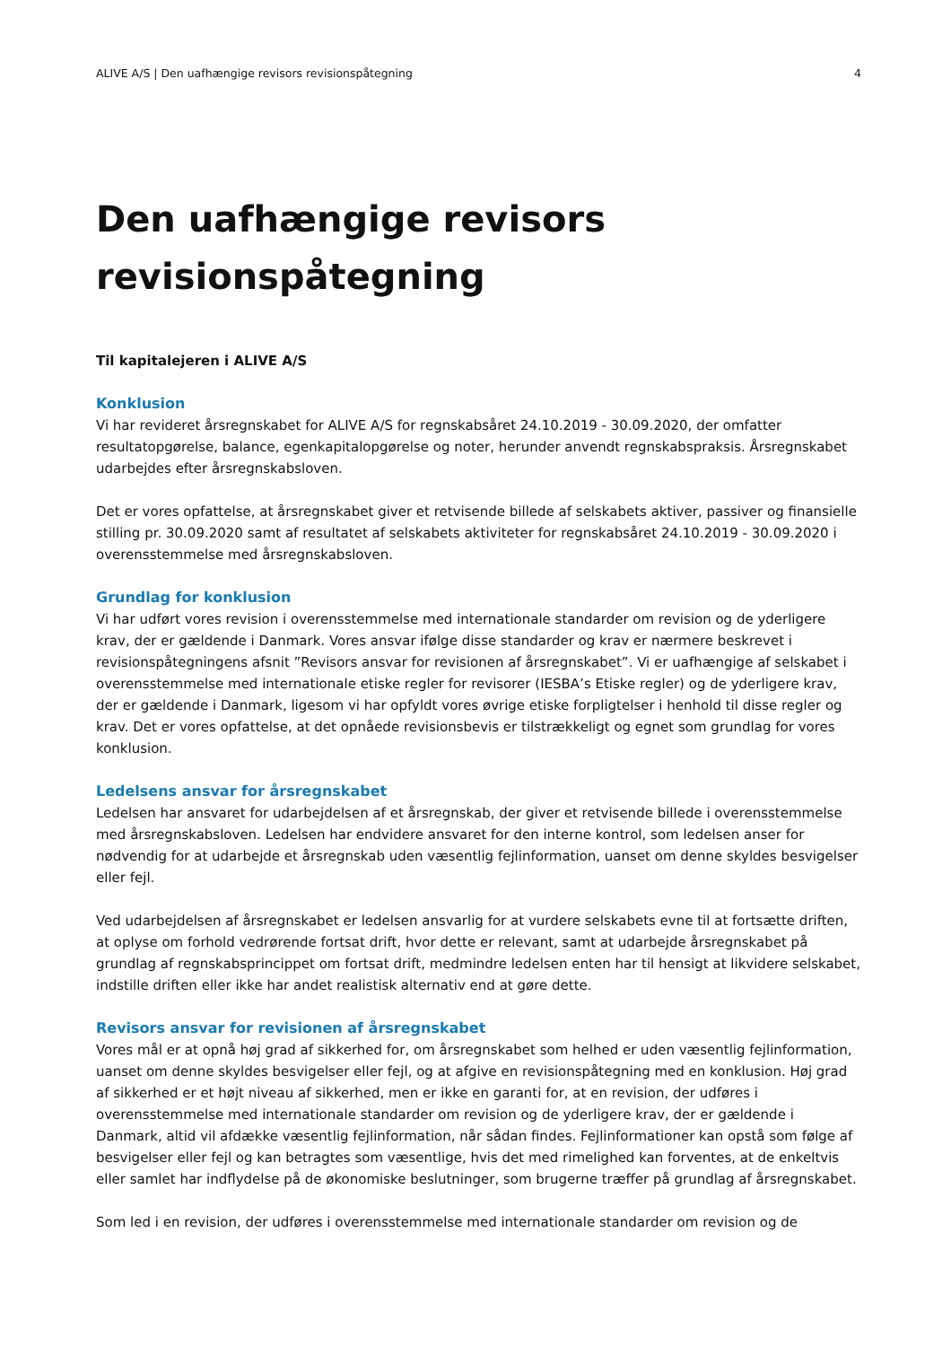ALIVE A/S | Den uafhængige revisors revisionspåtegning 4
Den uafhængige revisors
revisionspåtegning
Til kapitalejeren i ALIVE A/S
Konklusion
Vi har revideret årsregnskabet for ALIVE A/S for regnskabsåret 24.10.2019 - 30.09.2020, der omfatter resultatopgørelse, balance, egenkapitalopgørelse og noter, herunder anvendt regnskabspraksis. Årsregnskabet udarbejdes efter årsregnskabsloven.
Det er vores opfattelse, at årsregnskabet giver et retvisende billede af selskabets aktiver, passiver og finansielle stilling pr. 30.09.2020 samt af resultatet af selskabets aktiviteter for regnskabsåret 24.10.2019 - 30.09.2020 i overensstemmelse med årsregnskabsloven.
Grundlag for konklusion
Vi har udført vores revision i overensstemmelse med internationale standarder om revision og de yderligere krav, der er gældende i Danmark. Vores ansvar ifølge disse standarder og krav er nærmere beskrevet i revisionspåtegningens afsnit ”Revisors ansvar for revisionen af årsregnskabet”. Vi er uafhængige af selskabet i overensstemmelse med internationale etiske regler for revisorer (IESBA’s Etiske regler) og de yderligere krav, der er gældende i Danmark, ligesom vi har opfyldt vores øvrige etiske forpligtelser i henhold til disse regler og krav. Det er vores opfattelse, at det opnåede revisionsbevis er tilstrækkeligt og egnet som grundlag for vores konklusion.
Ledelsens ansvar for årsregnskabet
Ledelsen har ansvaret for udarbejdelsen af et årsregnskab, der giver et retvisende billede i overensstemmelse med årsregnskabsloven. Ledelsen har endvidere ansvaret for den interne kontrol, som ledelsen anser for nødvendig for at udarbejde et årsregnskab uden væsentlig fejlinformation, uanset om denne skyldes besvigelser eller fejl.
Ved udarbejdelsen af årsregnskabet er ledelsen ansvarlig for at vurdere selskabets evne til at fortsætte driften, at oplyse om forhold vedrørende fortsat drift, hvor dette er relevant, samt at udarbejde årsregnskabet på grundlag af regnskabsprincippet om fortsat drift, medmindre ledelsen enten har til hensigt at likvidere selskabet, indstille driften eller ikke har andet realistisk alternativ end at gøre dette.
Revisors ansvar for revisionen af årsregnskabet
Vores mål er at opnå høj grad af sikkerhed for, om årsregnskabet som helhed er uden væsentlig fejlinformation, uanset om denne skyldes besvigelser eller fejl, og at afgive en revisionspåtegning med en konklusion. Høj grad af sikkerhed er et højt niveau af sikkerhed, men er ikke en garanti for, at en revision, der udføres i overensstemmelse med internationale standarder om revision og de yderligere krav, der er gældende i Danmark, altid vil afdække væsentlig fejlinformation, når sådan findes. Fejlinformationer kan opstå som følge af besvigelser eller fejl og kan betragtes som væsentlige, hvis det med rimelighed kan forventes, at de enkeltvis eller samlet har indflydelse på de økonomiske beslutninger, som brugerne træffer på grundlag af årsregnskabet.
Som led i en revision, der udføres i overensstemmelse med internationale standarder om revision og de